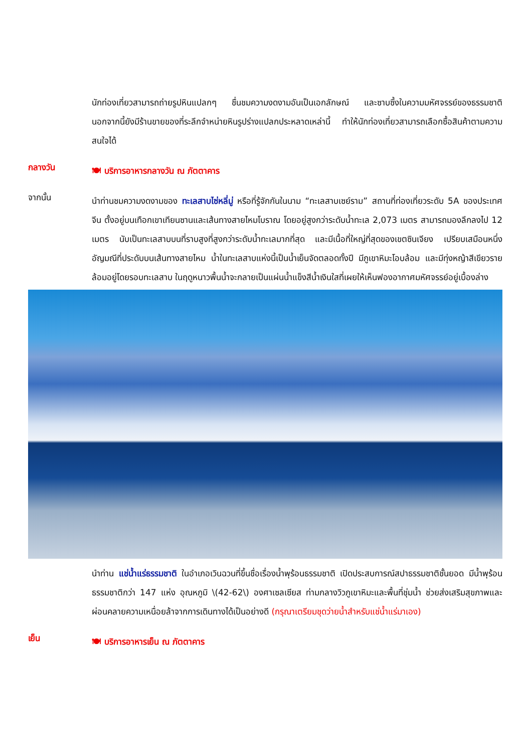นักท่องเที่ยวสามารถถ่ายรูปหินแปลกๆ ชื่นชมความงดงามอันเป็นเอกลักษณ์ และซาบซึ้งในความมหัศจรรย์ของธรรมชาติ นอกจากนี้ยังมีร้านขายของที่ระลึกจำหน่ายหินรูปร่างแปลกประหลาดเหล่านี้ ทำให้นักท่องเที่ยวสามารถเลือกซื้อสินค้าตามความสนใจได้
กลางวัน
🍽 บริการอาหารกลางวัน ณ ภัตตาคาร
จากนั้น
นำท่านชมความงดงามของ ทะเลสาบไซ่หลี่มู่ หรือที่รู้จักกันในนาม “ทะเลสาบเซย์ราม” สถานที่ท่องเที่ยวระดับ 5A ของประเทศจีน ตั้งอยู่บนเทือกเขาเทียนซานและเส้นทางสายไหมโบราณ โดยอยู่สูงกว่าระดับน้ำทะเล 2,073 เมตร สามารถมองลึกลงไป 12 เมตร นับเป็นทะเลสาบบนที่ราบสูงที่สูงกว่าระดับน้ำทะเลมากที่สุด และมีเนื้อที่ใหญ่ที่สุดของเขตซินเจียง เปรียบเสมือนหนึ่งอัญมณีที่ประดับบนเส้นทางสายไหม น้ำในทะเลสาบแห่งนี้เป็นน้ำเย็นจัดตลอดทั้งปี มีภูเขาหิมะโอบล้อม และมีทุ่งหญ้าสีเขียวรายล้อมอยู่โดยรอบทะเลสาบ ในฤดูหนาวพื้นน้ำจะกลายเป็นแผ่นน้ำแข็งสีน้ำเงินใสที่เผยให้เห็นฟองอากาศมหัศจรรย์อยู่เบื้องล่าง
นำท่าน แช่น้ำแร่ธรรมชาติ ในอำเภอเวินฉวนที่ขึ้นชื่อเรื่องน้ำพุร้อนธรรมชาติ เปิดประสบการณ์สปาธรรมชาติชั้นยอด มีน้ำพุร้อนธรรมชาติกว่า 147 แห่ง อุณหภูมิ \(42-62\) องศาเซลเซียส ท่ามกลางวิวภูเขาหิมะและพื้นที่ชุ่มน้ำ ช่วยส่งเสริมสุขภาพและผ่อนคลายความเหนื่อยล้าจากการเดินทางได้เป็นอย่างดี (กรุณาเตรียมชุดว่ายน้ำสำหรับแช่น้ำแร่มาเอง)
เย็น
🍽 บริการอาหารเย็น ณ ภัตตาคาร